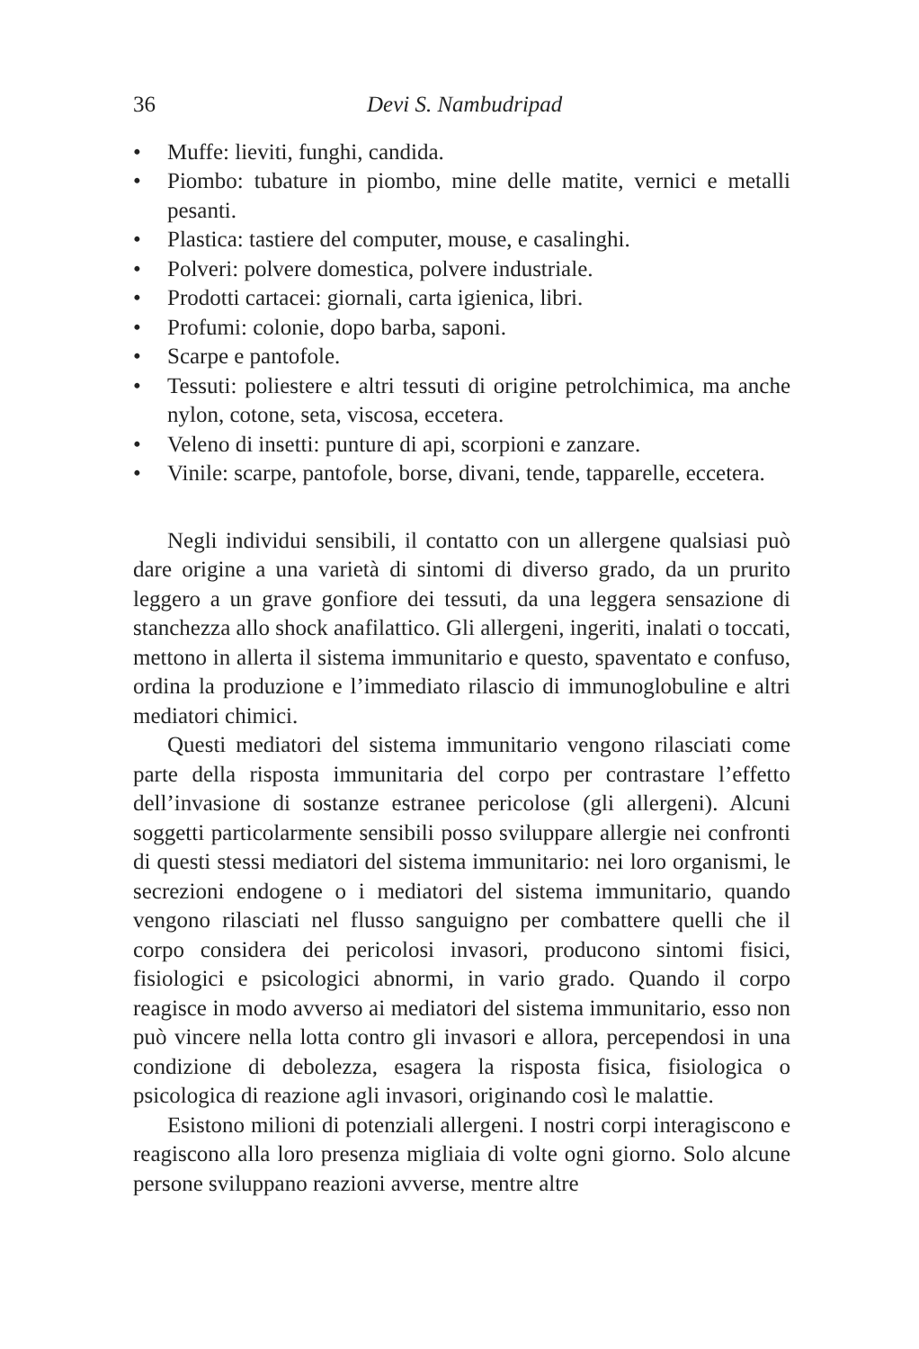36 Devi S. Nambudripad
• Muffe: lieviti, funghi, candida.
• Piombo: tubature in piombo, mine delle matite, vernici e metalli pesanti.
• Plastica: tastiere del computer, mouse, e casalinghi.
• Polveri: polvere domestica, polvere industriale.
• Prodotti cartacei: giornali, carta igienica, libri.
• Profumi: colonie, dopo barba, saponi.
• Scarpe e pantofole.
• Tessuti: poliestere e altri tessuti di origine petrolchimica, ma anche nylon, cotone, seta, viscosa, eccetera.
• Veleno di insetti: punture di api, scorpioni e zanzare.
• Vinile: scarpe, pantofole, borse, divani, tende, tapparelle, eccetera.
Negli individui sensibili, il contatto con un allergene qualsiasi può dare origine a una varietà di sintomi di diverso grado, da un prurito leggero a un grave gonfiore dei tessuti, da una leggera sensazione di stanchezza allo shock anafilattico. Gli allergeni, ingeriti, inalati o toccati, mettono in allerta il sistema immunitario e questo, spaventato e confuso, ordina la produzione e l’immediato rilascio di immunoglobuline e altri mediatori chimici.
Questi mediatori del sistema immunitario vengono rilasciati come parte della risposta immunitaria del corpo per contrastare l’effetto dell’invasione di sostanze estranee pericolose (gli allergeni). Alcuni soggetti particolarmente sensibili posso sviluppare allergie nei confronti di questi stessi mediatori del sistema immunitario: nei loro organismi, le secrezioni endogene o i mediatori del sistema immunitario, quando vengono rilasciati nel flusso sanguigno per combattere quelli che il corpo considera dei pericolosi invasori, producono sintomi fisici, fisiologici e psicologici abnormi, in vario grado. Quando il corpo reagisce in modo avverso ai mediatori del sistema immunitario, esso non può vincere nella lotta contro gli invasori e allora, percependosi in una condizione di debolezza, esagera la risposta fisica, fisiologica o psicologica di reazione agli invasori, originando così le malattie.
Esistono milioni di potenziali allergeni. I nostri corpi interagiscono e reagiscono alla loro presenza migliaia di volte ogni giorno. Solo alcune persone sviluppano reazioni avverse, mentre altre